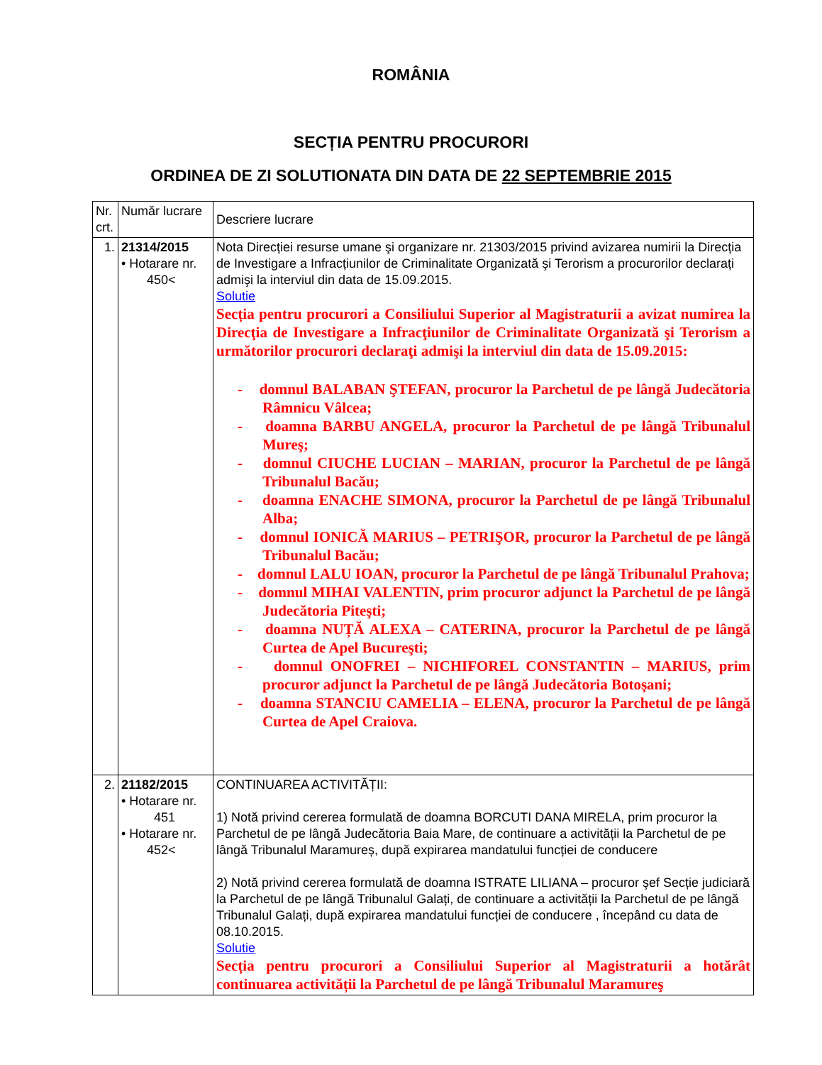ROMÂNIA
SECȚIA PENTRU PROCURORI
ORDINEA DE ZI SOLUTIONATA DIN DATA DE 22 SEPTEMBRIE 2015
| Nr. crt. | Număr lucrare | Descriere lucrare |
| 1. | 21314/2015 • Hotarare nr. 450< | Nota Direcției resurse umane şi organizare nr. 21303/2015 privind avizarea numirii la Direcția de Investigare a Infracțiunilor de Criminalitate Organizată şi Terorism a procurorilor declarați admişi la interviul din data de 15.09.2015. Solutie Secția pentru procurori a Consiliului Superior al Magistraturii a avizat numirea la Direcţia de Investigare a Infracţiunilor de Criminalitate Organizată şi Terorism a următorilor procurori declaraţi admişi la interviul din data de 15.09.2015: - domnul BALABAN ŞTEFAN, procuror la Parchetul de pe lângă Judecătoria Râmnicu Vâlcea; - doamna BARBU ANGELA, procuror la Parchetul de pe lângă Tribunalul Mureş; - domnul CIUCHE LUCIAN – MARIAN, procuror la Parchetul de pe lângă Tribunalul Bacău; - doamna ENACHE SIMONA, procuror la Parchetul de pe lângă Tribunalul Alba; - domnul IONICĂ MARIUS – PETRIŞOR, procuror la Parchetul de pe lângă Tribunalul Bacău; - domnul LALU IOAN, procuror la Parchetul de pe lângă Tribunalul Prahova; - domnul MIHAI VALENTIN, prim procuror adjunct la Parchetul de pe lângă Judecătoria Piteşti; - doamna NUȚĂ ALEXA – CATERINA, procuror la Parchetul de pe lângă Curtea de Apel Bucureşti; - domnul ONOFREI – NICHIFOREL CONSTANTIN – MARIUS, prim procuror adjunct la Parchetul de pe lângă Judecătoria Botoşani; - doamna STANCIU CAMELIA – ELENA, procuror la Parchetul de pe lângă Curtea de Apel Craiova. |
| 2. | 21182/2015 • Hotarare nr. 451 • Hotarare nr. 452< | CONTINUAREA ACTIVITĂȚII: 1) Notă privind cererea formulată de doamna BORCUTI DANA MIRELA, prim procuror la Parchetul de pe lângă Judecătoria Baia Mare, de continuare a activității la Parchetul de pe lângă Tribunalul Maramureș, după expirarea mandatului funcției de conducere 2) Notă privind cererea formulată de doamna ISTRATE LILIANA – procuror şef Secție judiciară la Parchetul de pe lângă Tribunalul Galați, de continuare a activității la Parchetul de pe lângă Tribunalul Galați, după expirarea mandatului funcției de conducere , începând cu data de 08.10.2015. Solutie Secția pentru procurori a Consiliului Superior al Magistraturii a hotărât continuarea activității la Parchetul de pe lângă Tribunalul Maramureş |